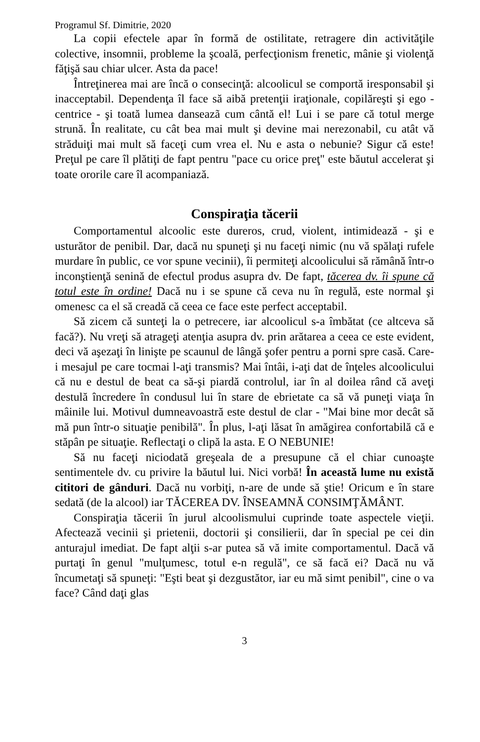Programul Sf. Dimitrie, 2020
La copii efectele apar în formă de ostilitate, retragere din activităţile colective, insomnii, probleme la şcoală, perfecţionism frenetic, mânie şi violenţă făţişă sau chiar ulcer. Asta da pace!
Întreţinerea mai are încă o consecinţă: alcoolicul se comportă iresponsabil şi inacceptabil. Dependenţa îl face să aibă pretenţii iraţionale, copilăreşti şi ego -centrice - şi toată lumea danseazã cum cântă el! Lui i se pare că totul merge strună. În realitate, cu cât bea mai mult şi devine mai nerezonabil, cu atât vă străduiţi mai mult să faceţi cum vrea el. Nu e asta o nebunie? Sigur că este! Preţul pe care îl plătiţi de fapt pentru "pace cu orice preţ" este băutul accelerat şi toate ororile care îl acompaniază.
Conspiraţia tăcerii
Comportamentul alcoolic este dureros, crud, violent, intimidează - şi e usturător de penibil. Dar, dacă nu spuneţi şi nu faceţi nimic (nu vă spălaţi rufele murdare în public, ce vor spune vecinii), îi permiteţi alcoolicului să rămână într-o inconştienţă senină de efectul produs asupra dv. De fapt, tăcerea dv. îi spune că totul este în ordine! Dacă nu i se spune că ceva nu în regulă, este normal şi omenesc ca el să creadă că ceea ce face este perfect acceptabil.
Să zicem că sunteţi la o petrecere, iar alcoolicul s-a îmbătat (ce altceva să facă?). Nu vreţi să atrageţi atenţia asupra dv. prin arătarea a ceea ce este evident, deci vă aşezaţi în linişte pe scaunul de lângă şofer pentru a porni spre casă. Care-i mesajul pe care tocmai l-aţi transmis? Mai întâi, i-aţi dat de înţeles alcoolicului că nu e destul de beat ca să-şi piardă controlul, iar în al doilea rând că aveţi destulă încredere în condusul lui în stare de ebrietate ca să vă puneţi viaţa în mâinile lui. Motivul dumneavoastră este destul de clar - "Mai bine mor decât să mă pun într-o situaţie penibilă". În plus, l-aţi lăsat în amăgirea confortabilă că e stăpân pe situaţie. Reflectaţi o clipă la asta. E O NEBUNIE!
Să nu faceţi niciodată greşeala de a presupune că el chiar cunoaşte sentimentele dv. cu privire la băutul lui. Nici vorbă! În această lume nu există cititori de gânduri. Dacă nu vorbiţi, n-are de unde să ştie! Oricum e în stare sedată (de la alcool) iar TĂCEREA DV. ÎNSEAMNĂ CONSIMŢĂMÂNT.
Conspiraţia tăcerii în jurul alcoolismului cuprinde toate aspectele vieţii. Afectează vecinii şi prietenii, doctorii şi consilierii, dar în special pe cei din anturajul imediat. De fapt alţii s-ar putea să vă imite comportamentul. Dacă vă purtaţi în genul "mulţumesc, totul e-n regulă", ce să facă ei? Dacă nu vă încumetaţi să spuneţi: "Eşti beat şi dezgustător, iar eu mă simt penibil", cine o va face? Când daţi glas
3